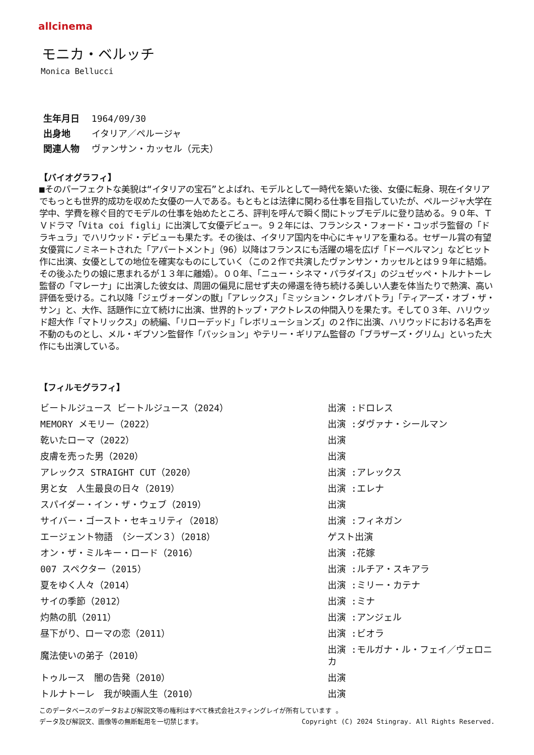allcinema
モニカ・ベルッチ
Monica Bellucci
生年月日 1964/09/30
出身地 イタリア／ペルージャ
関連人物 ヴァンサン・カッセル（元夫）
【バイオグラフィ】
■そのパーフェクトな美貌は“イタリアの宝石”とよばれ、モデルとして一時代を築いた後、女優に転身、現在イタリアでもっとも世界的成功を収めた女優の一人である。もともとは法律に関わる仕事を目指していたが、ペルージャ大学在学中、学費を稼ぐ目的でモデルの仕事を始めたところ、評判を呼んで瞬く間にトップモデルに登り詰める。９０年、ＴＶドラマ「Vita coi figli」に出演して女優デビュー。９２年には、フランシス・フォード・コッポラ監督の「ドラキュラ」でハリウッド・デビューも果たす。その後は、イタリア国内を中心にキャリアを重ねる。セザール賞の有望女優賞にノミネートされた「アパートメント」（96）以降はフランスにも活躍の場を広げ「ドーベルマン」などヒット作に出演、女優としての地位を確実なものにしていく（この２作で共演したヴァンサン・カッセルとは９９年に結婚。その後ふたりの娘に恵まれるが１３年に離婚）。００年、「ニュー・シネマ・パラダイス」のジュゼッペ・トルナトーレ監督の「マレーナ」に出演した彼女は、周囲の偏見に屈せず夫の帰還を待ち続ける美しい人妻を体当たりで熱演、高い評価を受ける。これ以降「ジェヴォーダンの獣」「アレックス」「ミッション・クレオパトラ」「ティアーズ・オブ・ザ・サン」と、大作、話題作に立て続けに出演、世界的トップ・アクトレスの仲間入りを果たす。そして０３年、ハリウッド超大作「マトリックス」の続編、「リローデッド」「レボリューションズ」の２作に出演、ハリウッドにおける名声を不動のものとし、メル・ギブソン監督作「パッション」やテリー・ギリアム監督の「ブラザーズ・グリム」といった大作にも出演している。
【フィルモグラフィ】
| ビートルジュース ビートルジュース（2024） | 出演 :ドロレス |
| MEMORY メモリー（2022） | 出演 :ダヴァナ・シールマン |
| 乾いたローマ（2022） | 出演 |
| 皮膚を売った男（2020） | 出演 |
| アレックス STRAIGHT CUT（2020） | 出演 :アレックス |
| 男と女 人生最良の日々（2019） | 出演 :エレナ |
| スパイダー・イン・ザ・ウェブ（2019） | 出演 |
| サイバー・ゴースト・セキュリティ（2018） | 出演 :フィネガン |
| エージェント物語 （シーズン３）（2018） | ゲスト出演 |
| オン・ザ・ミルキー・ロード（2016） | 出演 :花嫁 |
| 007 スペクター（2015） | 出演 :ルチア・スキアラ |
| 夏をゆく人々（2014） | 出演 :ミリー・カテナ |
| サイの季節（2012） | 出演 :ミナ |
| 灼熱の肌（2011） | 出演 :アンジェル |
| 昼下がり、ローマの恋（2011） | 出演 :ビオラ |
| 魔法使いの弟子（2010） | 出演 :モルガナ・ル・フェイ／ヴェロニカ |
| トゥルース 闇の告発（2010） | 出演 |
| トルナトーレ 我が映画人生（2010） | 出演 |
このデータベースのデータおよび解説文等の権利はすべて株式会社スティングレイが所有しています 。
Copyright (C) 2024 Stingray. All Rights Reserved. データ及び解説文、画像等の無断転用を一切禁じます。